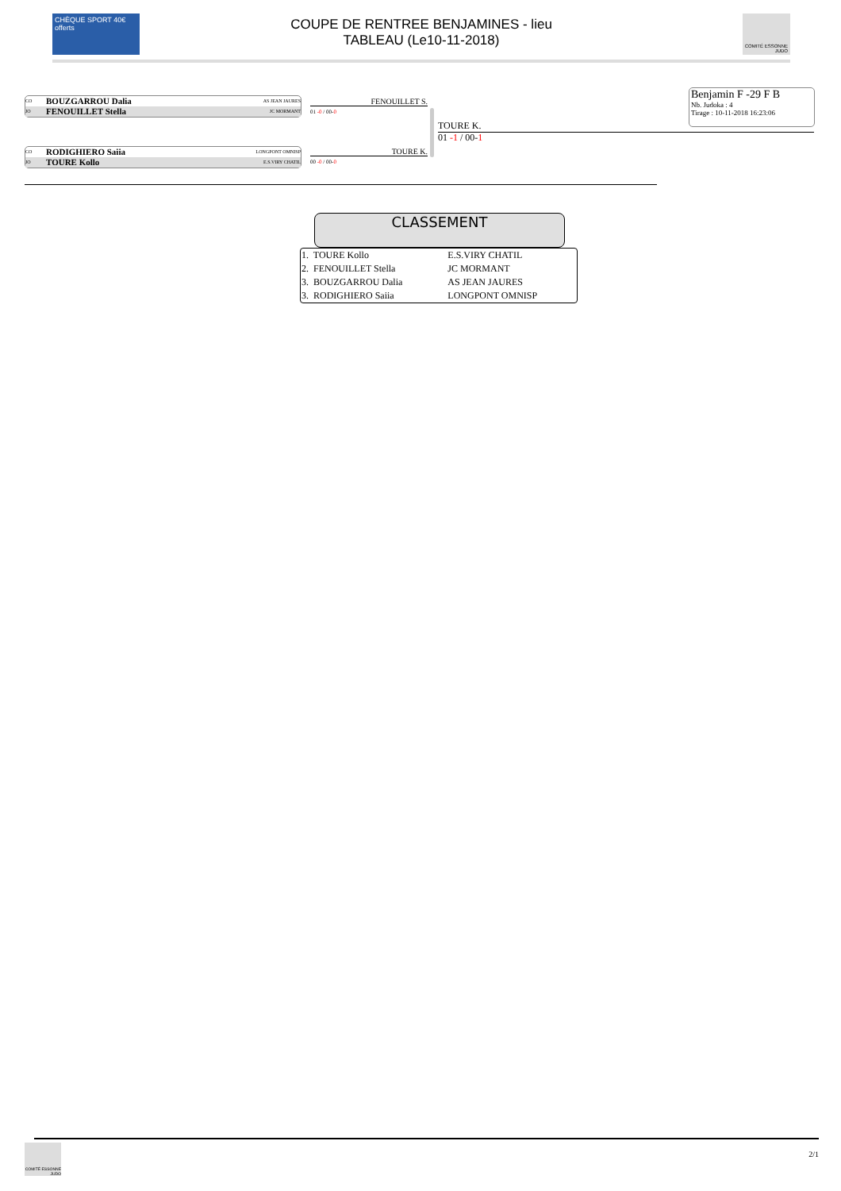CHÈQUE SPORT 40€ offerts
COUPE DE RENTREE BENJAMINES - lieu
TABLEAU (Le10-11-2018)
COMITÉ ESSONNE JUDO
Benjamin F -29 F B
Nb. Judoka : 4
Tirage : 10-11-2018 16:23:06
CO BOUZGARROU Dalia AS JEAN JAURES
JO FENOUILLET Stella JC MORMANT
CO RODIGHIERO Saiia LONGPONT OMNISP
JO TOURE Kollo E.S.VIRY CHATIL
FENOUILLET S.
01 -0 / 00-0
TOURE K.
00 -0 / 00-0
TOURE K.
01 -1 / 00-1
CLASSEMENT
| 1. TOURE Kollo | E.S.VIRY CHATIL |
| 2. FENOUILLET Stella | JC MORMANT |
| 3. BOUZGARROU Dalia | AS JEAN JAURES |
| 3. RODIGHIERO Saiia | LONGPONT OMNISP |
COMITÉ ESSONNE JUDO
2/1